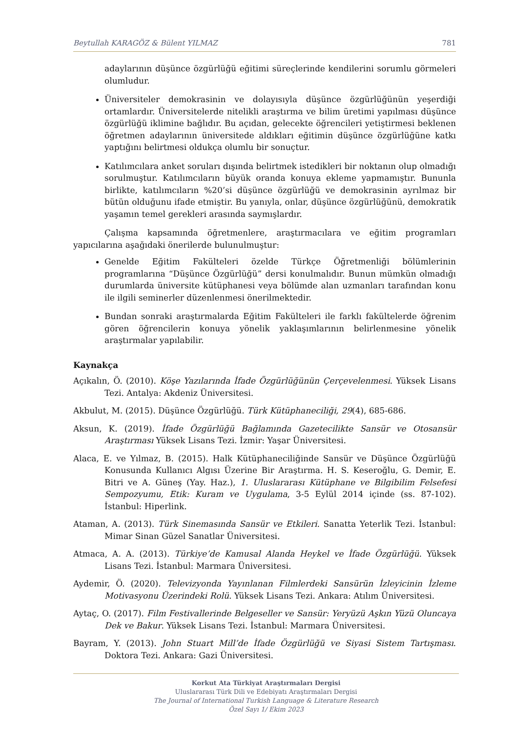Beytullah KARAGÖZ & Bülent YILMAZ 781
adaylarının düşünce özgürlüğü eğitimi süreçlerinde kendilerini sorumlu görmeleri olumludur.
Üniversiteler demokrasinin ve dolayısıyla düşünce özgürlüğünün yeşerdiği ortamlardır. Üniversitelerde nitelikli araştırma ve bilim üretimi yapılması düşünce özgürlüğü iklimine bağlıdır. Bu açıdan, gelecekte öğrencileri yetiştirmesi beklenen öğretmen adaylarının üniversitede aldıkları eğitimin düşünce özgürlüğüne katkı yaptığını belirtmesi oldukça olumlu bir sonuçtur.
Katılımcılara anket soruları dışında belirtmek istedikleri bir noktanın olup olmadığı sorulmuştur. Katılımcıların büyük oranda konuya ekleme yapmamıştır. Bununla birlikte, katılımcıların %20’si düşünce özgürlüğü ve demokrasinin ayrılmaz bir bütün olduğunu ifade etmiştir. Bu yanıyla, onlar, düşünce özgürlüğünü, demokratik yaşamın temel gerekleri arasında saymışlardır.
Çalışma kapsamında öğretmenlere, araştırmacılara ve eğitim programları yapıcılarına aşağıdaki önerilerde bulunulmuştur:
Genelde Eğitim Fakülteleri özelde Türkçe Öğretmenliği bölümlerinin programlarına “Düşünce Özgürlüğü” dersi konulmalıdır. Bunun mümkün olmadığı durumlarda üniversite kütüphanesi veya bölümde alan uzmanları tarafından konu ile ilgili seminerler düzenlenmesi önerilmektedir.
Bundan sonraki araştırmalarda Eğitim Fakülteleri ile farklı fakültelerde öğrenim gören öğrencilerin konuya yönelik yaklaşımlarının belirlenmesine yönelik araştırmalar yapılabilir.
Kaynakça
Açıkalın, Ö. (2010). Köşe Yazılarında İfade Özgürlüğünün Çerçevelenmesi. Yüksek Lisans Tezi. Antalya: Akdeniz Üniversitesi.
Akbulut, M. (2015). Düşünce Özgürlüğü. Türk Kütüphaneciliği, 29(4), 685-686.
Aksun, K. (2019). İfade Özgürlüğü Bağlamında Gazetecilikte Sansür ve Otosansür Araştırması Yüksek Lisans Tezi. İzmir: Yaşar Üniversitesi.
Alaca, E. ve Yılmaz, B. (2015). Halk Kütüphaneciliğinde Sansür ve Düşünce Özgürlüğü Konusunda Kullanıcı Algısı Üzerine Bir Araştırma. H. S. Keseroğlu, G. Demir, E. Bitri ve A. Güneş (Yay. Haz.), 1. Uluslararası Kütüphane ve Bilgibilim Felsefesi Sempozyumu, Etik: Kuram ve Uygulama, 3-5 Eylül 2014 içinde (ss. 87-102). İstanbul: Hiperlink.
Ataman, A. (2013). Türk Sinemasında Sansür ve Etkileri. Sanatta Yeterlik Tezi. İstanbul: Mimar Sinan Güzel Sanatlar Üniversitesi.
Atmaca, A. A. (2013). Türkiye’de Kamusal Alanda Heykel ve İfade Özgürlüğü. Yüksek Lisans Tezi. İstanbul: Marmara Üniversitesi.
Aydemir, Ö. (2020). Televizyonda Yayınlanan Filmlerdeki Sansürün İzleyicinin İzleme Motivasyonu Üzerindeki Rolü. Yüksek Lisans Tezi. Ankara: Atılım Üniversitesi.
Aytaç, O. (2017). Film Festivallerinde Belgeseller ve Sansür: Yeryüzü Aşkın Yüzü Oluncaya Dek ve Bakur. Yüksek Lisans Tezi. İstanbul: Marmara Üniversitesi.
Bayram, Y. (2013). John Stuart Mill’de İfade Özgürlüğü ve Siyasi Sistem Tartışması. Doktora Tezi. Ankara: Gazi Üniversitesi.
Korkut Ata Türkiyat Araştırmaları Dergisi
Uluslararası Türk Dili ve Edebiyatı Araştırmaları Dergisi
The Journal of International Turkish Language & Literature Research
Özel Sayı 1/ Ekim 2023